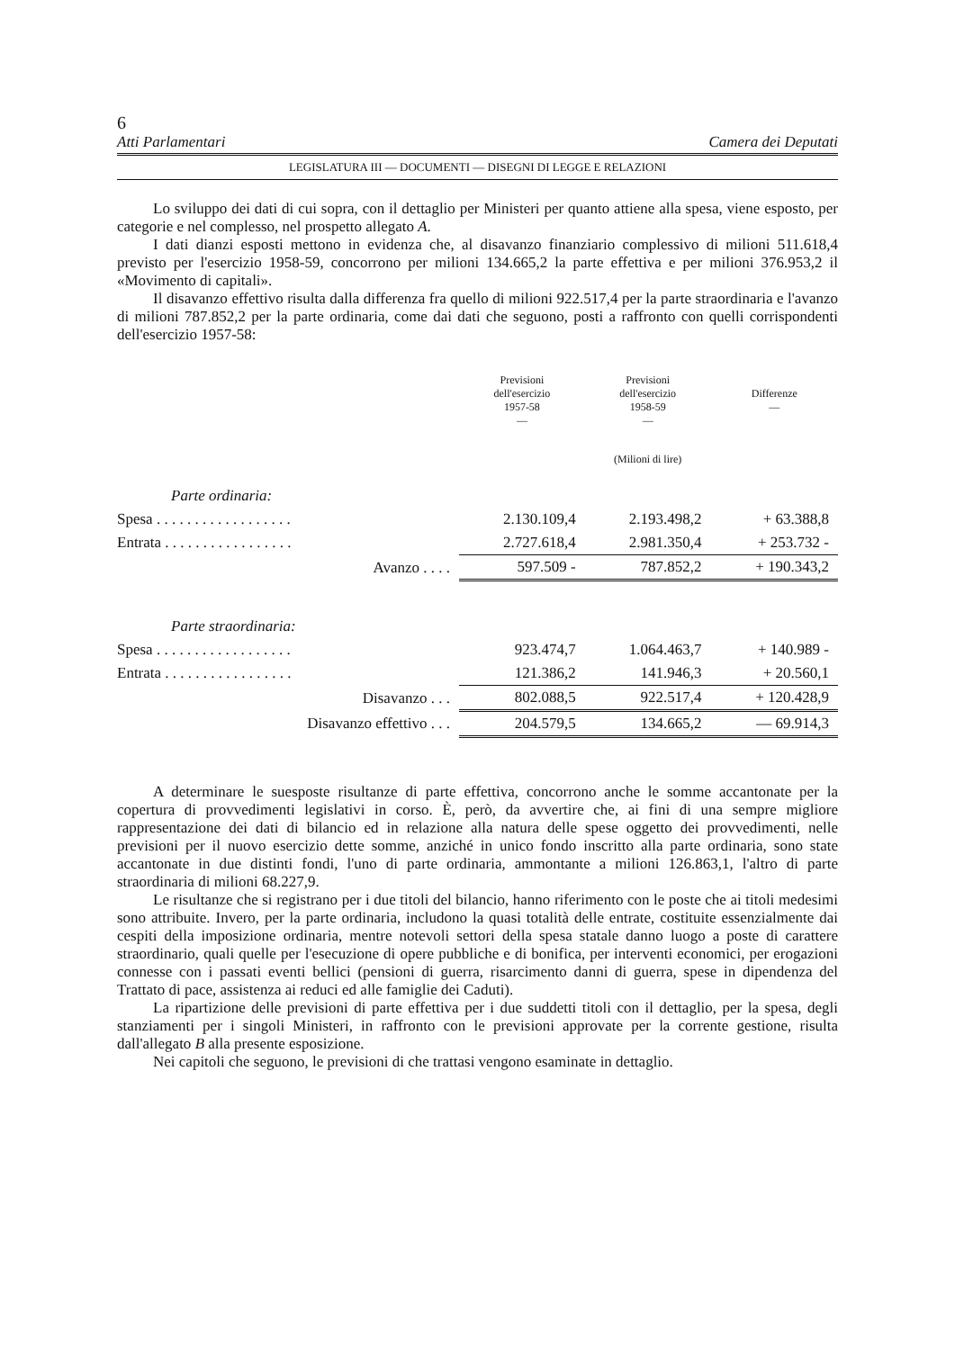6
Atti Parlamentari Camera dei Deputati
LEGISLATURA III — DOCUMENTI — DISEGNI DI LEGGE E RELAZIONI
Lo sviluppo dei dati di cui sopra, con il dettaglio per Ministeri per quanto attiene alla spesa, viene esposto, per categorie e nel complesso, nel prospetto allegato A.
I dati dianzi esposti mettono in evidenza che, al disavanzo finanziario complessivo di milioni 511.618,4 previsto per l'esercizio 1958-59, concorrono per milioni 134.665,2 la parte effettiva e per milioni 376.953,2 il «Movimento di capitali».
Il disavanzo effettivo risulta dalla differenza fra quello di milioni 922.517,4 per la parte straordinaria e l'avanzo di milioni 787.852,2 per la parte ordinaria, come dai dati che seguono, posti a raffronto con quelli corrispondenti dell'esercizio 1957-58:
| | Previsioni dell'esercizio 1957-58 — | Previsioni dell'esercizio 1958-59 — | Differenze — |
| | | (Milioni di lire) | |
| Parte ordinaria: | | | |
| Spesa . . . . . . . . . . . . . . . . . . | 2.130.109,4 | 2.193.498,2 | + 63.388,8 |
| Entrata . . . . . . . . . . . . . . . . . | 2.727.618,4 | 2.981.350,4 | + 253.732 - |
| Avanzo . . . . | 597.509 - | 787.852,2 | + 190.343,2 |
| Parte straordinaria: | | | |
| Spesa . . . . . . . . . . . . . . . . . . | 923.474,7 | 1.064.463,7 | + 140.989 - |
| Entrata . . . . . . . . . . . . . . . . . | 121.386,2 | 141.946,3 | + 20.560,1 |
| Disavanzo . . . | 802.088,5 | 922.517,4 | + 120.428,9 |
| Disavanzo effettivo . . . | 204.579,5 | 134.665,2 | — 69.914,3 |
A determinare le suesposte risultanze di parte effettiva, concorrono anche le somme accantonate per la copertura di provvedimenti legislativi in corso. È, però, da avvertire che, ai fini di una sempre migliore rappresentazione dei dati di bilancio ed in relazione alla natura delle spese oggetto dei provvedimenti, nelle previsioni per il nuovo esercizio dette somme, anziché in unico fondo inscritto alla parte ordinaria, sono state accantonate in due distinti fondi, l'uno di parte ordinaria, ammontante a milioni 126.863,1, l'altro di parte straordinaria di milioni 68.227,9.
Le risultanze che si registrano per i due titoli del bilancio, hanno riferimento con le poste che ai titoli medesimi sono attribuite. Invero, per la parte ordinaria, includono la quasi totalità delle entrate, costituite essenzialmente dai cespiti della imposizione ordinaria, mentre notevoli settori della spesa statale danno luogo a poste di carattere straordinario, quali quelle per l'esecuzione di opere pubbliche e di bonifica, per interventi economici, per erogazioni connesse con i passati eventi bellici (pensioni di guerra, risarcimento danni di guerra, spese in dipendenza del Trattato di pace, assistenza ai reduci ed alle famiglie dei Caduti).
La ripartizione delle previsioni di parte effettiva per i due suddetti titoli con il dettaglio, per la spesa, degli stanziamenti per i singoli Ministeri, in raffronto con le previsioni approvate per la corrente gestione, risulta dall'allegato B alla presente esposizione.
Nei capitoli che seguono, le previsioni di che trattasi vengono esaminate in dettaglio.